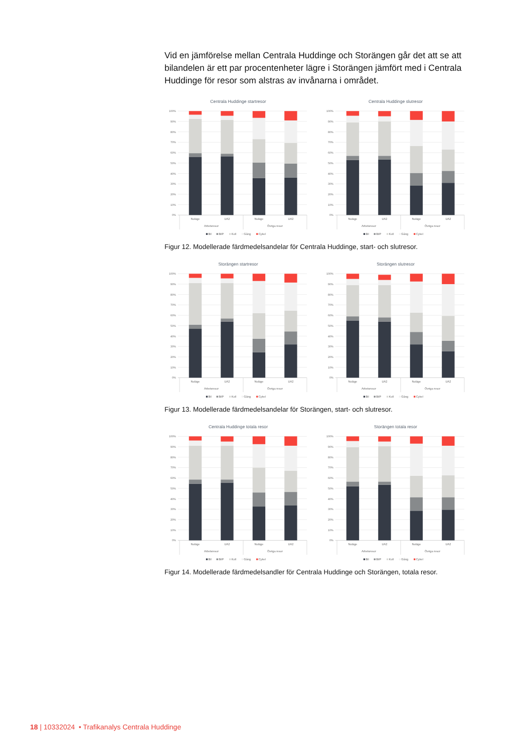Vid en jämförelse mellan Centrala Huddinge och Storängen går det att se att bilandelen är ett par procentenheter lägre i Storängen jämfört med i Centrala Huddinge för resor som alstras av invånarna i området.
Centrala Huddinge startresor
100%
90%
80%
70%
60%
50%
40%
30%
20%
10%
0%
Nuläge
UA2
Nuläge
UA2
Arbetsresor
Övriga resor
Bil
BilP
Koll
Gång
Cykel
Centrala Huddinge slutresor
100%
90%
80%
70%
60%
50%
40%
30%
20%
10%
0%
Nuläge
UA2
Nuläge
UA2
Arbetsresor
Övriga resor
Bil
BilP
Koll
Gång
Cykel
Figur 12. Modellerade färdmedelsandelar för Centrala Huddinge, start- och slutresor.
Storängen startresor
100%
90%
80%
70%
60%
50%
40%
30%
20%
10%
0%
Nuläge
UA2
Nuläge
UA2
Arbetsresor
Övriga resor
Bil
BilP
Koll
Gång
Cykel
Storängen slutresor
100%
90%
80%
70%
60%
50%
40%
30%
20%
10%
0%
Nuläge
UA2
Nuläge
UA2
Arbetsresor
Övriga resor
Bil
BilP
Koll
Gång
Cykel
Figur 13. Modellerade färdmedelsandelar för Storängen, start- och slutresor.
Centrala Huddinge totala resor
100%
90%
80%
70%
60%
50%
40%
30%
20%
10%
0%
Nuläge
UA2
Nuläge
UA2
Arbetsresor
Övriga resor
Bil
BilP
Koll
Gång
Cykel
Storängen totala resor
100%
90%
80%
70%
60%
50%
40%
30%
20%
10%
0%
Nuläge
UA2
Nuläge
UA2
Arbetsresor
Övriga resor
Bil
BilP
Koll
Gång
Cykel
Figur 14. Modellerade färdmedelsandler för Centrala Huddinge och Storängen, totala resor.
18 | 10332024 • Trafikanalys Centrala Huddinge